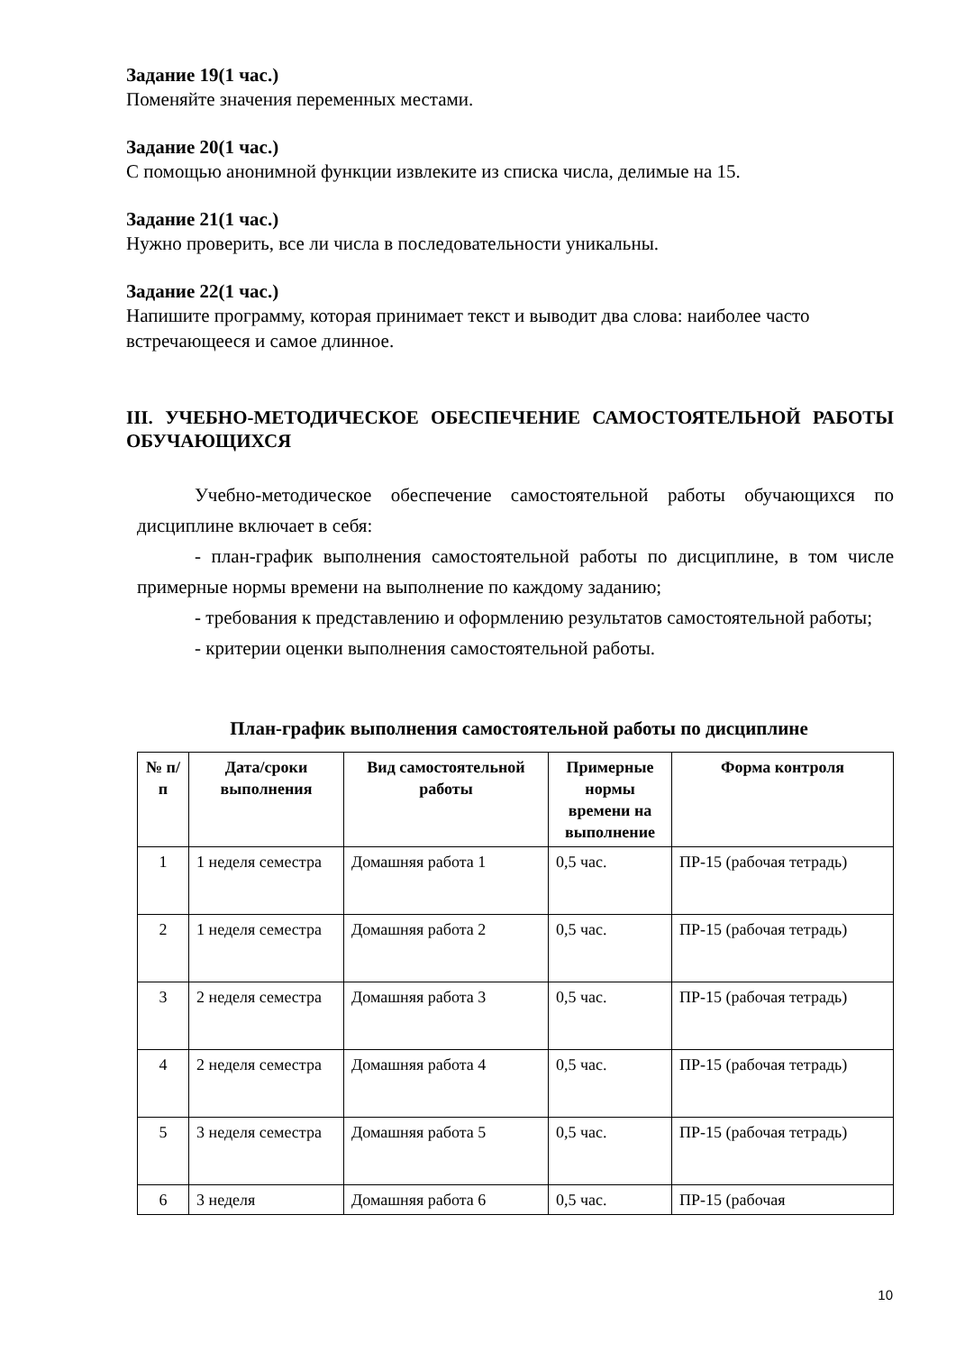Задание 19(1 час.)
Поменяйте значения переменных местами.
Задание 20(1 час.)
С помощью анонимной функции извлеките из списка числа, делимые на 15.
Задание 21(1 час.)
Нужно проверить, все ли числа в последовательности уникальны.
Задание 22(1 час.)
Напишите программу, которая принимает текст и выводит два слова: наиболее часто встречающееся и самое длинное.
III. УЧЕБНО-МЕТОДИЧЕСКОЕ ОБЕСПЕЧЕНИЕ САМОСТОЯТЕЛЬНОЙ РАБОТЫ ОБУЧАЮЩИХСЯ
Учебно-методическое обеспечение самостоятельной работы обучающихся по дисциплине включает в себя:
- план-график выполнения самостоятельной работы по дисциплине, в том числе примерные нормы времени на выполнение по каждому заданию;
- требования к представлению и оформлению результатов самостоятельной работы;
- критерии оценки выполнения самостоятельной работы.
План-график выполнения самостоятельной работы по дисциплине
| № п/п | Дата/сроки выполнения | Вид самостоятельной работы | Примерные нормы времени на выполнение | Форма контроля |
| --- | --- | --- | --- | --- |
| 1 | 1 неделя семестра | Домашняя работа 1 | 0,5 час. | ПР-15 (рабочая тетрадь) |
| 2 | 1 неделя семестра | Домашняя работа 2 | 0,5 час. | ПР-15 (рабочая тетрадь) |
| 3 | 2 неделя семестра | Домашняя работа 3 | 0,5 час. | ПР-15 (рабочая тетрадь) |
| 4 | 2 неделя семестра | Домашняя работа 4 | 0,5 час. | ПР-15 (рабочая тетрадь) |
| 5 | 3 неделя семестра | Домашняя работа 5 | 0,5 час. | ПР-15 (рабочая тетрадь) |
| 6 | 3 неделя | Домашняя работа 6 | 0,5 час. | ПР-15 (рабочая |
10